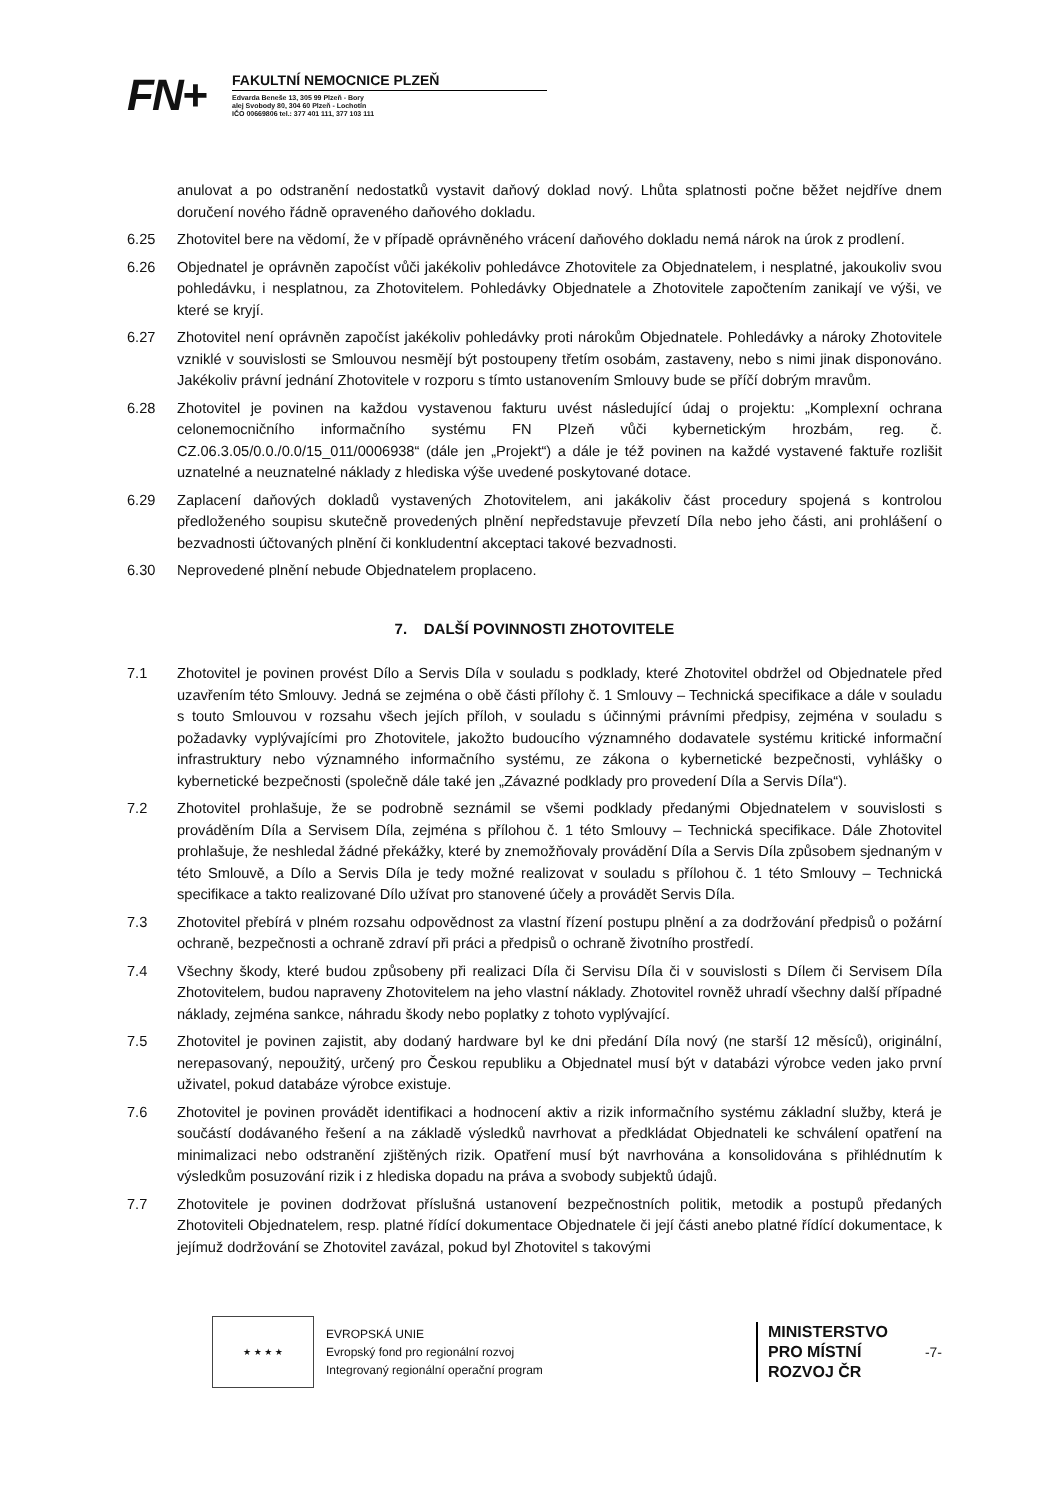FN+
FAKULTNÍ NEMOCNICE PLZEŇ
Edvarda Beneše 13, 305 99 Plzeň - Bory
alej Svobody 80, 304 60 Plzeň - Lochotín
IČO 00669806 tel.: 377 401 111, 377 103 111
anulovat a po odstranění nedostatků vystavit daňový doklad nový. Lhůta splatnosti počne běžet nejdříve dnem doručení nového řádně opraveného daňového dokladu.
6.25 Zhotovitel bere na vědomí, že v případě oprávněného vrácení daňového dokladu nemá nárok na úrok z prodlení.
6.26 Objednatel je oprávněn započíst vůči jakékoliv pohledávce Zhotovitele za Objednatelem, i nesplatné, jakoukoliv svou pohledávku, i nesplatnou, za Zhotovitelem. Pohledávky Objednatele a Zhotovitele započtením zanikají ve výši, ve které se kryjí.
6.27 Zhotovitel není oprávněn započíst jakékoliv pohledávky proti nárokům Objednatele. Pohledávky a nároky Zhotovitele vzniklé v souvislosti se Smlouvou nesmějí být postoupeny třetím osobám, zastaveny, nebo s nimi jinak disponováno. Jakékoliv právní jednání Zhotovitele v rozporu s tímto ustanovením Smlouvy bude se příčí dobrým mravům.
6.28 Zhotovitel je povinen na každou vystavenou fakturu uvést následující údaj o projektu: „Komplexní ochrana celonemocničního informačního systému FN Plzeň vůči kybernetickým hrozbám, reg. č. CZ.06.3.05/0.0./0.0/15_011/0006938“ (dále jen „Projekt“) a dále je též povinen na každé vystavené faktuře rozlišit uznatelné a neuznatelné náklady z hlediska výše uvedené poskytované dotace.
6.29 Zaplacení daňových dokladů vystavených Zhotovitelem, ani jakákoliv část procedury spojená s kontrolou předloženého soupisu skutečně provedených plnění nepředstavuje převzetí Díla nebo jeho části, ani prohlášení o bezvadnosti účtovaných plnění či konkludentní akceptaci takové bezvadnosti.
6.30 Neprovedené plnění nebude Objednatelem proplaceno.
7. DALŠÍ POVINNOSTI ZHOTOVITELE
7.1 Zhotovitel je povinen provést Dílo a Servis Díla v souladu s podklady, které Zhotovitel obdržel od Objednatele před uzavřením této Smlouvy. Jedná se zejména o obě části přílohy č. 1 Smlouvy – Technická specifikace a dále v souladu s touto Smlouvou v rozsahu všech jejích příloh, v souladu s účinnými právními předpisy, zejména v souladu s požadavky vyplývajícími pro Zhotovitele, jakožto budoucího významného dodavatele systému kritické informační infrastruktury nebo významného informačního systému, ze zákona o kybernetické bezpečnosti, vyhlášky o kybernetické bezpečnosti (společně dále také jen „Závazné podklady pro provedení Díla a Servis Díla“).
7.2 Zhotovitel prohlašuje, že se podrobně seznámil se všemi podklady předanými Objednatelem v souvislosti s prováděním Díla a Servisem Díla, zejména s přílohou č. 1 této Smlouvy – Technická specifikace. Dále Zhotovitel prohlašuje, že neshledal žádné překážky, které by znemožňovaly provádění Díla a Servis Díla způsobem sjednaným v této Smlouvě, a Dílo a Servis Díla je tedy možné realizovat v souladu s přílohou č. 1 této Smlouvy – Technická specifikace a takto realizované Dílo užívat pro stanovené účely a provádět Servis Díla.
7.3 Zhotovitel přebírá v plném rozsahu odpovědnost za vlastní řízení postupu plnění a za dodržování předpisů o požární ochraně, bezpečnosti a ochraně zdraví při práci a předpisů o ochraně životního prostředí.
7.4 Všechny škody, které budou způsobeny při realizaci Díla či Servisu Díla či v souvislosti s Dílem či Servisem Díla Zhotovitelem, budou napraveny Zhotovitelem na jeho vlastní náklady. Zhotovitel rovněž uhradí všechny další případné náklady, zejména sankce, náhradu škody nebo poplatky z tohoto vyplývající.
7.5 Zhotovitel je povinen zajistit, aby dodaný hardware byl ke dni předání Díla nový (ne starší 12 měsíců), originální, nerepasovaný, nepoužitý, určený pro Českou republiku a Objednatel musí být v databázi výrobce veden jako první uživatel, pokud databáze výrobce existuje.
7.6 Zhotovitel je povinen provádět identifikaci a hodnocení aktiv a rizik informačního systému základní služby, která je součástí dodávaného řešení a na základě výsledků navrhovat a předkládat Objednateli ke schválení opatření na minimalizaci nebo odstranění zjištěných rizik. Opatření musí být navrhována a konsolidována s přihlédnutím k výsledkům posuzování rizik i z hlediska dopadu na práva a svobody subjektů údajů.
7.7 Zhotovitele je povinen dodržovat příslušná ustanovení bezpečnostních politik, metodik a postupů předaných Zhotoviteli Objednatelem, resp. platné řídící dokumentace Objednatele či její části anebo platné řídící dokumentace, k jejímuž dodržování se Zhotovitel zavázal, pokud byl Zhotovitel s takovými
★ ★ ★ ★
EVROPSKÁ UNIE
Evropský fond pro regionální rozvoj
Integrovaný regionální operační program
MINISTERSTVO
PRO MÍSTNÍ
ROZVOJ ČR
-7-